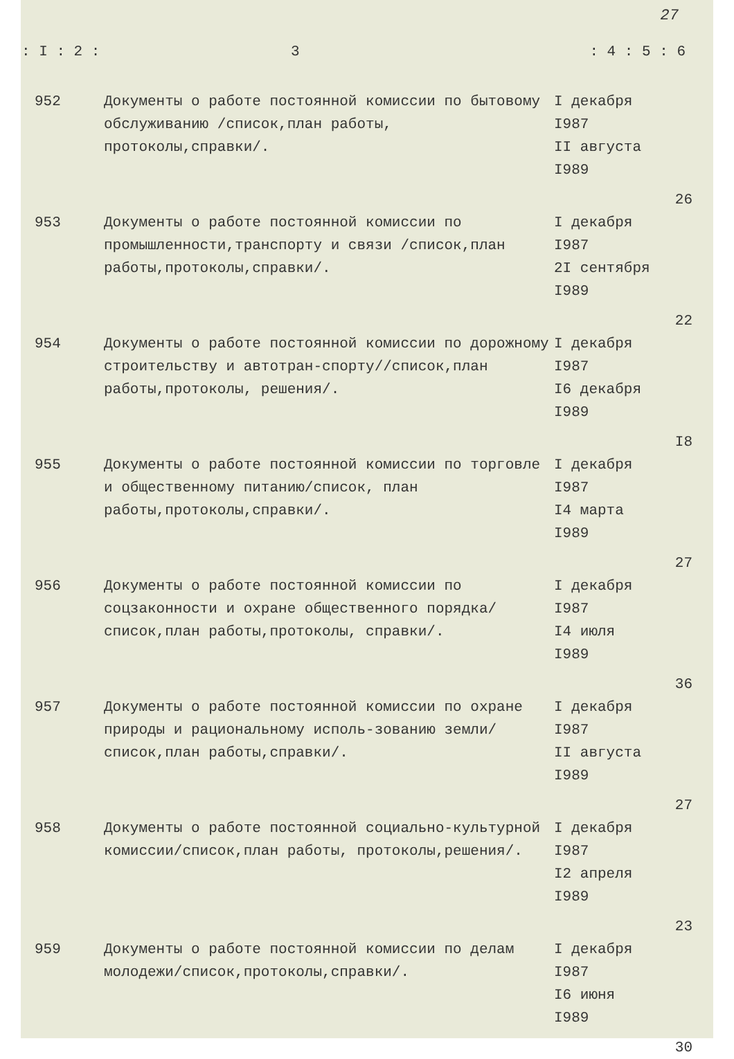27
| : I : 2 : | 3 | : 4 : 5 : 6 |
| --- | --- | --- |
| 952 | Документы о работе постоянной комиссии по бытовому обслуживанию /список,план работы, протоколы,справки/. | I декабря I987 II августа I989 | 26 |
| 953 | Документы о работе постоянной комиссии по промышленности,транспорту и связи /список,план работы,протоколы,справки/. | I декабря I987 2I сентября I989 | 22 |
| 954 | Документы о работе постоянной комиссии по дорожному строительству и автотран-спорту//список,план работы,протоколы, решения/. | I декабря I987 I6 декабря I989 | I8 |
| 955 | Документы о работе постоянной комиссии по торговле и общественному питанию/список, план работы,протоколы,справки/. | I декабря I987 I4 марта I989 | 27 |
| 956 | Документы о работе постоянной комиссии по соцзаконности и охране общественного порядка/список,план работы,протоколы, справки/. | I декабря I987 I4 июля I989 | 36 |
| 957 | Документы о работе постоянной комиссии по охране природы и рациональному исполь-зованию земли/список,план работы,справки/. | I декабря I987 II августа I989 | 27 |
| 958 | Документы о работе постоянной социально-культурной комиссии/список,план работы, протоколы,решения/. | I декабря I987 I2 апреля I989 | 23 |
| 959 | Документы о работе постоянной комиссии по делам молодежи/список,протоколы,справки/. | I декабря I987 I6 июня I989 | 30 |